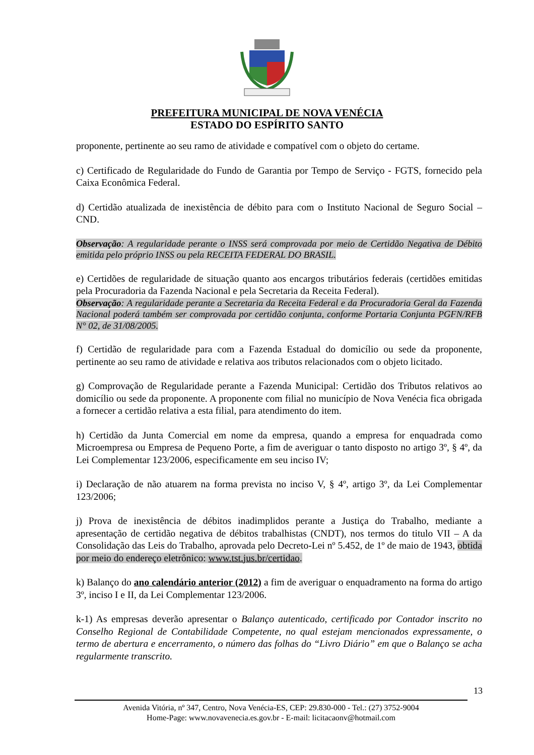PREFEITURA MUNICIPAL DE NOVA VENÉCIA
ESTADO DO ESPÍRITO SANTO
proponente, pertinente ao seu ramo de atividade e compatível com o objeto do certame.
c) Certificado de Regularidade do Fundo de Garantia por Tempo de Serviço - FGTS, fornecido pela Caixa Econômica Federal.
d) Certidão atualizada de inexistência de débito para com o Instituto Nacional de Seguro Social – CND.
Observação: A regularidade perante o INSS será comprovada por meio de Certidão Negativa de Débito emitida pelo próprio INSS ou pela RECEITA FEDERAL DO BRASIL.
e) Certidões de regularidade de situação quanto aos encargos tributários federais (certidões emitidas pela Procuradoria da Fazenda Nacional e pela Secretaria da Receita Federal).
Observação: A regularidade perante a Secretaria da Receita Federal e da Procuradoria Geral da Fazenda Nacional poderá também ser comprovada por certidão conjunta, conforme Portaria Conjunta PGFN/RFB N° 02, de 31/08/2005.
f) Certidão de regularidade para com a Fazenda Estadual do domicílio ou sede da proponente, pertinente ao seu ramo de atividade e relativa aos tributos relacionados com o objeto licitado.
g) Comprovação de Regularidade perante a Fazenda Municipal: Certidão dos Tributos relativos ao domicílio ou sede da proponente. A proponente com filial no município de Nova Venécia fica obrigada a fornecer a certidão relativa a esta filial, para atendimento do item.
h) Certidão da Junta Comercial em nome da empresa, quando a empresa for enquadrada como Microempresa ou Empresa de Pequeno Porte, a fim de averiguar o tanto disposto no artigo 3º, § 4º, da Lei Complementar 123/2006, especificamente em seu inciso IV;
i) Declaração de não atuarem na forma prevista no inciso V, § 4º, artigo 3º, da Lei Complementar 123/2006;
j) Prova de inexistência de débitos inadimplidos perante a Justiça do Trabalho, mediante a apresentação de certidão negativa de débitos trabalhistas (CNDT), nos termos do titulo VII – A da Consolidação das Leis do Trabalho, aprovada pelo Decreto-Lei nº 5.452, de 1º de maio de 1943, obtida por meio do endereço eletrônico: www.tst.jus.br/certidao.
k) Balanço do ano calendário anterior (2012) a fim de averiguar o enquadramento na forma do artigo 3º, inciso I e II, da Lei Complementar 123/2006.
k-1) As empresas deverão apresentar o Balanço autenticado, certificado por Contador inscrito no Conselho Regional de Contabilidade Competente, no qual estejam mencionados expressamente, o termo de abertura e encerramento, o número das folhas do “Livro Diário” em que o Balanço se acha regularmente transcrito.
13
Avenida Vitória, nº 347, Centro, Nova Venécia-ES, CEP: 29.830-000 - Tel.: (27) 3752-9004
Home-Page: www.novavenecia.es.gov.br - E-mail: licitacaonv@hotmail.com